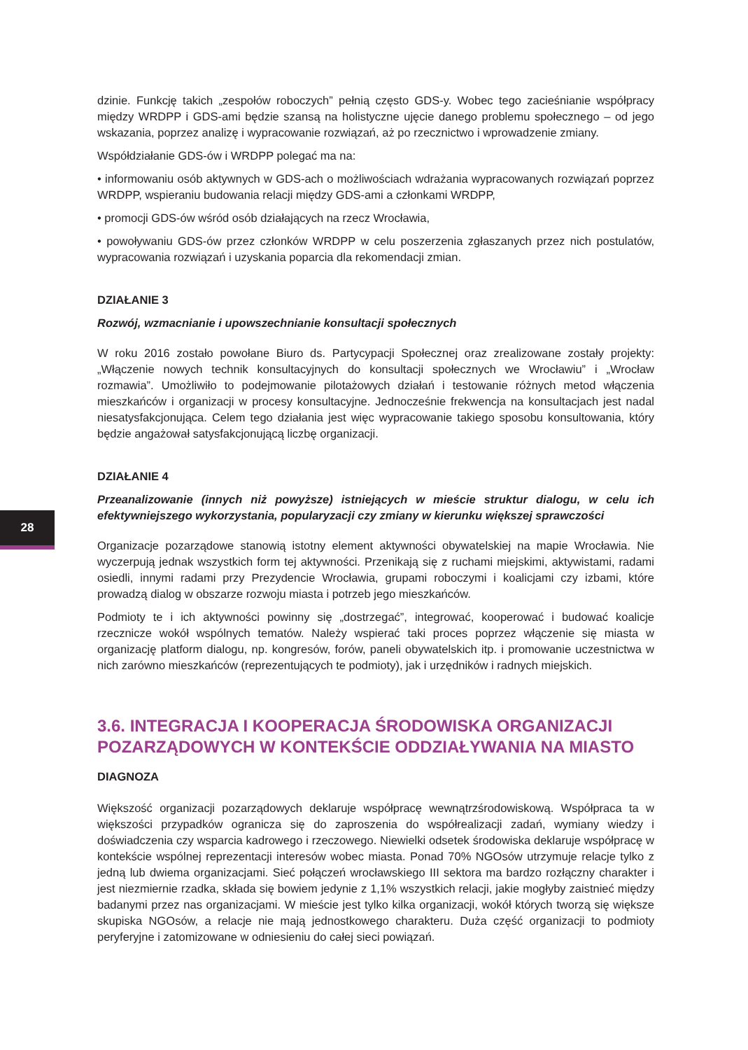28
dzinie. Funkcję takich „zespołów roboczych” pełnią często GDS-y. Wobec tego zacieśnianie współpracy między WRDPP i GDS-ami będzie szansą na holistyczne ujęcie danego problemu społecznego – od jego wskazania, poprzez analizę i wypracowanie rozwiązań, aż po rzecznictwo i wprowadzenie zmiany.
Współdziałanie GDS-ów i WRDPP polegać ma na:
• informowaniu osób aktywnych w GDS-ach o możliwościach wdrażania wypracowanych rozwiązań poprzez WRDPP, wspieraniu budowania relacji między GDS-ami a członkami WRDPP,
• promocji GDS-ów wśród osób działających na rzecz Wrocławia,
• powoływaniu GDS-ów przez członków WRDPP w celu poszerzenia zgłaszanych przez nich postulatów, wypracowania rozwiązań i uzyskania poparcia dla rekomendacji zmian.
DZIAŁANIE 3
Rozwój, wzmacnianie i upowszechnianie konsultacji społecznych
W roku 2016 zostało powołane Biuro ds. Partycypacji Społecznej oraz zrealizowane zostały projekty: „Włączenie nowych technik konsultacyjnych do konsultacji społecznych we Wrocławiu” i „Wrocław rozmawia”. Umożliwiło to podejmowanie pilotażowych działań i testowanie różnych metod włączenia mieszkańców i organizacji w procesy konsultacyjne. Jednocześnie frekwencja na konsultacjach jest nadal niesatysfakcjonująca. Celem tego działania jest więc wypracowanie takiego sposobu konsultowania, który będzie angażował satysfakcjonującą liczbę organizacji.
DZIAŁANIE 4
Przeanalizowanie (innych niż powyższe) istniejących w mieście struktur dialogu, w celu ich efektywniejszego wykorzystania, popularyzacji czy zmiany w kierunku większej sprawczości
Organizacje pozarządowe stanowią istotny element aktywności obywatelskiej na mapie Wrocławia. Nie wyczerpują jednak wszystkich form tej aktywności. Przenikają się z ruchami miejskimi, aktywistami, radami osiedli, innymi radami przy Prezydencie Wrocławia, grupami roboczymi i koalicjami czy izbami, które prowadzą dialog w obszarze rozwoju miasta i potrzeb jego mieszkańców.
Podmioty te i ich aktywności powinny się „dostrzegać”, integrować, kooperować i budować koalicje rzecznicze wokół wspólnych tematów. Należy wspierać taki proces poprzez włączenie się miasta w organizację platform dialogu, np. kongresów, forów, paneli obywatelskich itp. i promowanie uczestnictwa w nich zarówno mieszkańców (reprezentujących te podmioty), jak i urzędników i radnych miejskich.
3.6. INTEGRACJA I KOOPERACJA ŚRODOWISKA ORGANIZACJI POZARZĄDOWYCH W KONTEKŚCIE ODDZIAŁYWANIA NA MIASTO
DIAGNOZA
Większość organizacji pozarządowych deklaruje współpracę wewnątrzśrodowiskową. Współpraca ta w większości przypadków ogranicza się do zaproszenia do współrealizacji zadań, wymiany wiedzy i doświadczenia czy wsparcia kadrowego i rzeczowego. Niewielki odsetek środowiska deklaruje współpracę w kontekście wspólnej reprezentacji interesów wobec miasta. Ponad 70% NGOsów utrzymuje relacje tylko z jedną lub dwiema organizacjami. Sieć połączeń wrocławskiego III sektora ma bardzo rozłączny charakter i jest niezmiernie rzadka, składa się bowiem jedynie z 1,1% wszystkich relacji, jakie mogłyby zaistnieć między badanymi przez nas organizacjami. W mieście jest tylko kilka organizacji, wokół których tworzą się większe skupiska NGOsów, a relacje nie mają jednostkowego charakteru. Duża część organizacji to podmioty peryferyjne i zatomizowane w odniesieniu do całej sieci powiązań.